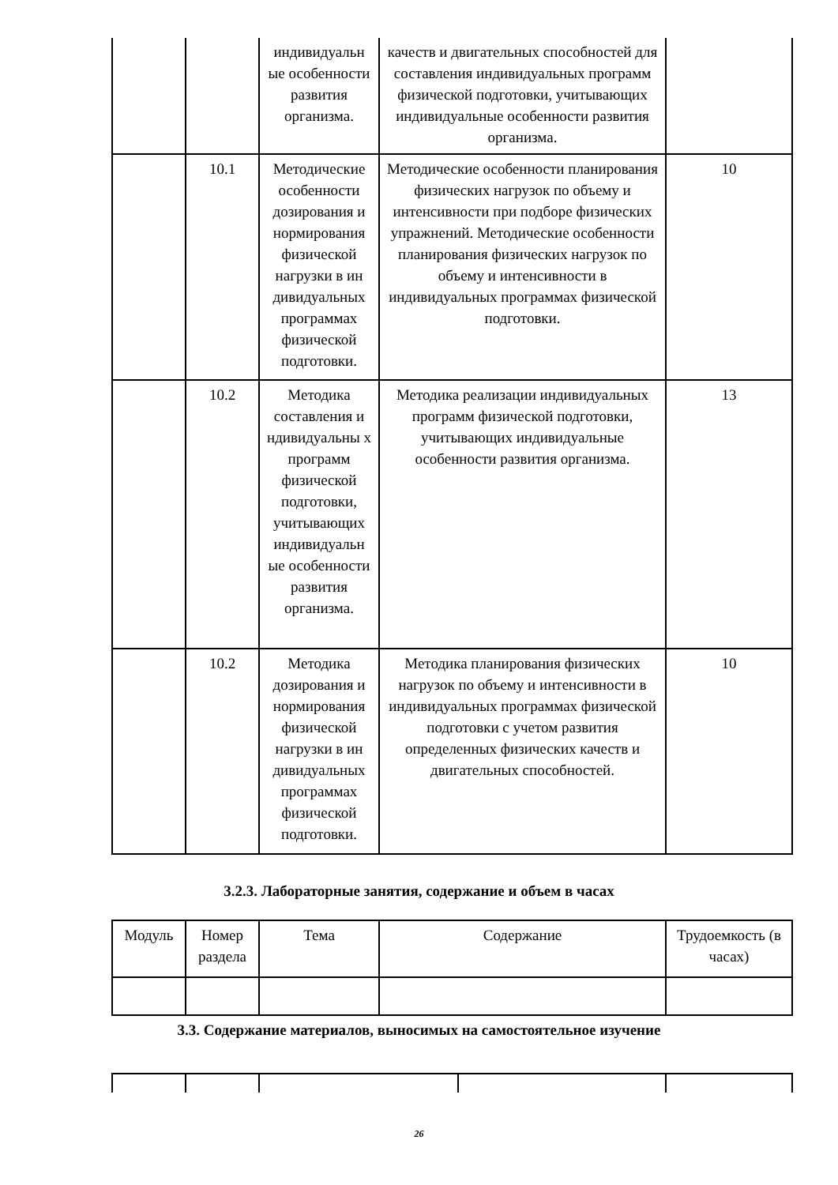| | | индивидуальн ые особенности развития организма. | качеств и двигательных способностей для составления индивидуальных программ физической подготовки, учитывающих индивидуальные особенности развития организма. | |
| | 10.1 | Методические особенности дозирования и нормирования физической нагрузки в ин дивидуальных программах физической подготовки. | Методические особенности планирования физических нагрузок по объему и интенсивности при подборе физических упражнений. Методические особенности планирования физических нагрузок по объему и интенсивности в индивидуальных программах физической подготовки. | 10 |
| | 10.2 | Методика составления и ндивидуальны х программ физической подготовки, учитывающих индивидуальн ые особенности развития организма. | Методика реализации индивидуальных программ физической подготовки, учитывающих индивидуальные особенности развития организма. | 13 |
| | 10.2 | Методика дозирования и нормирования физической нагрузки в ин дивидуальных программах физической подготовки. | Методика планирования физических нагрузок по объему и интенсивности в индивидуальных программах физической подготовки с учетом развития определенных физических качеств и двигательных способностей. | 10 |
3.2.3. Лабораторные занятия, содержание и объем в часах
| Модуль | Номер раздела | Тема | Содержание | Трудоемкость (в часах) |
| --- | --- | --- | --- | --- |
3.3. Содержание материалов, выносимых на самостоятельное изучение
26